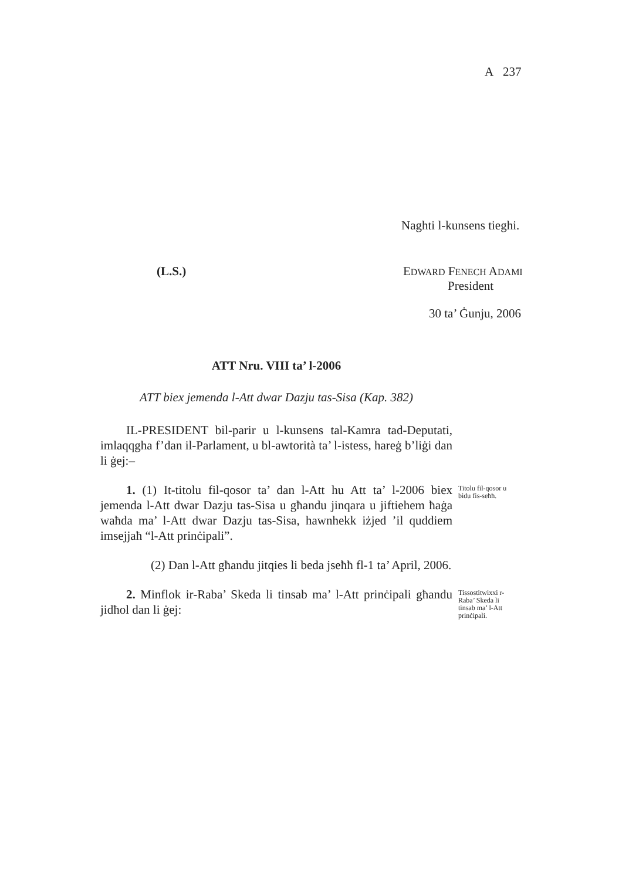A 237
Naghti l-kunsens tieghi.
(L.S.)
EDWARD FENECH ADAMI
President
30 ta’ Ġunju, 2006
ATT Nru. VIII ta’ l-2006
ATT biex jemenda l-Att dwar Dazju tas-Sisa (Kap. 382)
IL-PRESIDENT bil-parir u l-kunsens tal-Kamra tad-Deputati, imlaqqgha f’dan il-Parlament, u bl-awtorità ta’ l-istess, hareġ b’liġi dan li ġej:–
Titolu fil-qosor u bidu fis-seħħ.
1. (1) It-titolu fil-qosor ta’ dan l-Att hu Att ta’ l-2006 biex jemenda l-Att dwar Dazju tas-Sisa u għandu jinqara u jiftiehem ħaġa waħda ma’ l-Att dwar Dazju tas-Sisa, hawnhekk iżjed ’il quddiem imsejjaħ “l-Att prinċipali”.
(2) Dan l-Att għandu jitqies li beda jseħħ fl-1 ta’ April, 2006.
Tissostitwixxi r-Raba’ Skeda li tinsab ma’ l-Att prinċipali.
2. Minflok ir-Raba’ Skeda li tinsab ma’ l-Att prinċipali għandu jidħol dan li ġej: